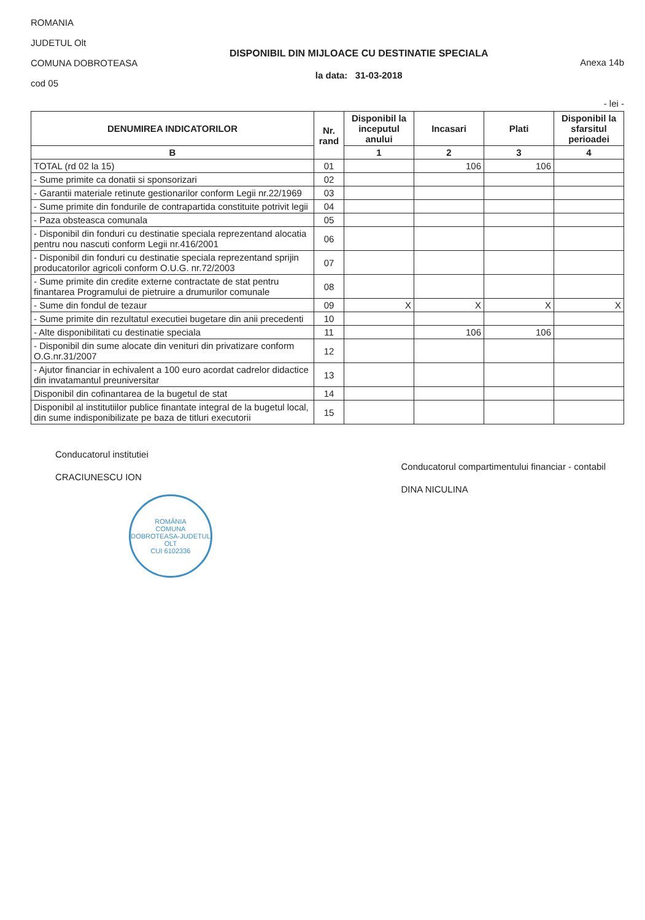ROMANIA
JUDETUL Olt
COMUNA DOBROTEASA
cod 05
DISPONIBIL DIN MIJLOACE CU DESTINATIE SPECIALA
la data: 31-03-2018
Anexa 14b
- lei -
| DENUMIREA INDICATORILOR | Nr. rand | Disponibil la inceputul anului | Incasari | Plati | Disponibil la sfarsitul perioadei |
| --- | --- | --- | --- | --- | --- |
| B | | 1 | 2 | 3 | 4 |
| TOTAL (rd 02 la 15) | 01 | | 106 | 106 | |
| - Sume primite ca donatii si sponsorizari | 02 | | | | |
| - Garantii materiale retinute gestionarilor conform Legii nr.22/1969 | 03 | | | | |
| - Sume primite din fondurile de contrapartida constituite potrivit legii | 04 | | | | |
| - Paza obsteasca comunala | 05 | | | | |
| - Disponibil din fonduri cu destinatie speciala reprezentand alocatia pentru nou nascuti conform Legii nr.416/2001 | 06 | | | | |
| - Disponibil din fonduri cu destinatie speciala reprezentand sprijin producatorilor agricoli conform O.U.G. nr.72/2003 | 07 | | | | |
| - Sume primite din credite externe contractate de stat pentru finantarea Programului de pietruire a drumurilor comunale | 08 | | | | |
| - Sume din fondul de tezaur | 09 | X | X | X | X |
| - Sume primite din rezultatul executiei bugetare din anii precedenti | 10 | | | | |
| - Alte disponibilitati cu destinatie speciala | 11 | | 106 | 106 | |
| - Disponibil din sume alocate din venituri din privatizare conform O.G.nr.31/2007 | 12 | | | | |
| - Ajutor financiar in echivalent a 100 euro acordat cadrelor didactice din invatamantul preuniversitar | 13 | | | | |
| Disponibil din cofinantarea de la bugetul de stat | 14 | | | | |
| Disponibil al institutiilor publice finantate integral de la bugetul local, din sume indisponibilizate pe baza de titluri executorii | 15 | | | | |
Conducatorul institutiei
CRACIUNESCU ION
ROMÂNIA
COMUNA DOBROTEASA-JUDETUL OLT
CUI 6102336
Conducatorul compartimentului financiar - contabil
DINA NICULINA